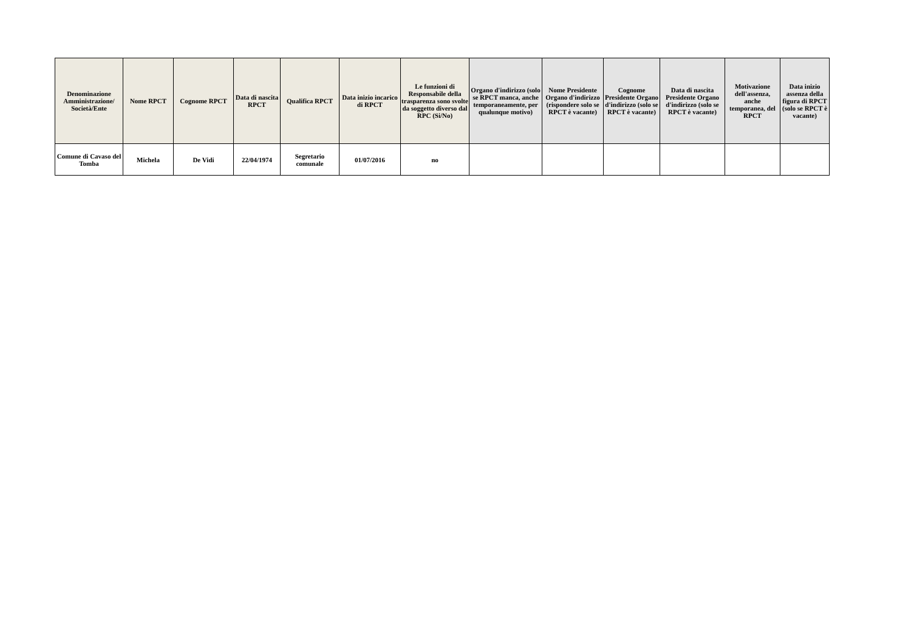| Denominazione Amministrazione/ Società/Ente | Nome RPCT | Cognome RPCT | Data di nascita RPCT | Qualifica RPCT | Data inizio incarico di RPCT | Le funzioni di Responsabile della trasparenza sono svolte da soggetto diverso dal RPC (Si/No) | Organo d'indirizzo (solo se RPCT manca, anche temporaneamente, per qualunque motivo) | Nome Presidente Organo d'indirizzo (rispondere solo se RPCT è vacante) | Cognome Presidente Organo d'indirizzo (solo se RPCT è vacante) | Data di nascita Presidente Organo d'indirizzo (solo se RPCT è vacante) | Motivazione dell'assenza, anche temporanea, del RPCT | Data inizio assenza della figura di RPCT (solo se RPCT è vacante) |
| --- | --- | --- | --- | --- | --- | --- | --- | --- | --- | --- | --- | --- |
| Comune di Cavaso del Tomba | Michela | De Vidi | 22/04/1974 | Segretario comunale | 01/07/2016 | no | | | | | | |